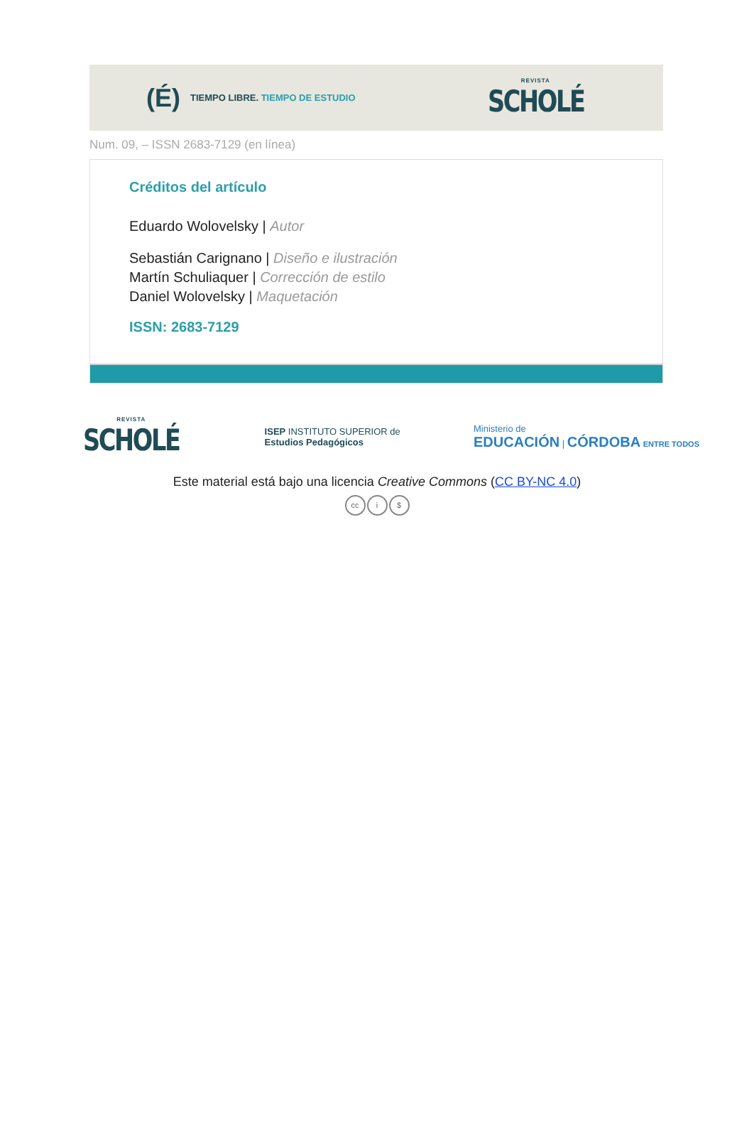(É) TIEMPO LIBRE. TIEMPO DE ESTUDIO
REVISTA
SCHOLÉ
Num. 09, – ISSN 2683-7129 (en línea)
Créditos del artículo
Eduardo Wolovelsky | Autor
Sebastián Carignano | Diseño e ilustración
Martín Schuliaquer | Corrección de estilo
Daniel Wolovelsky | Maquetación
ISSN: 2683-7129
REVISTA
SCHOLÉ
ISEP INSTITUTO SUPERIOR de
Estudios Pedagógicos
Ministerio de
EDUCACIÓN | CÓRDOBA ENTRE TODOS
Este material está bajo una licencia Creative Commons (CC BY-NC 4.0)
cc i $